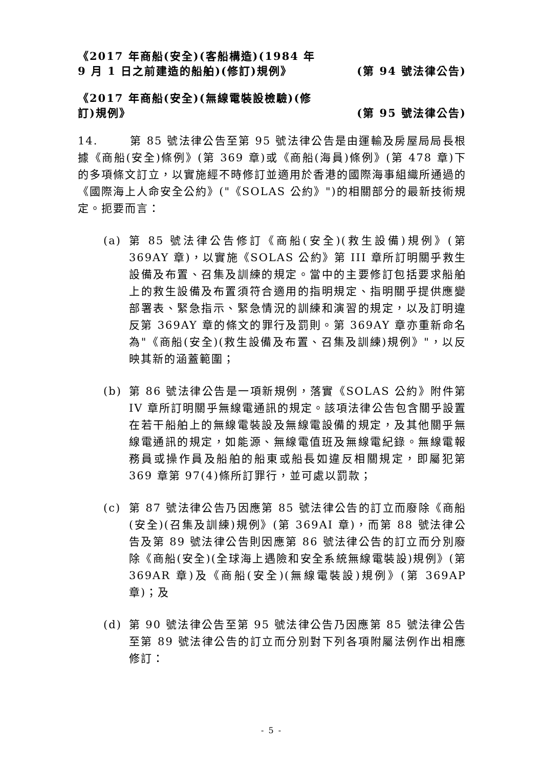《2017 年商船(安全)(客船構造)(1984 年 9 月 1 日之前建造的船舶)(修訂)規例》
(第 94 號法律公告)
《2017 年商船(安全)(無線電裝設檢驗)(修訂)規例》
(第 95 號法律公告)
14. 第 85 號法律公告至第 95 號法律公告是由運輸及房屋局局長根據《商船(安全)條例》(第 369 章)或《商船(海員)條例》(第 478 章)下的多項條文訂立，以實施經不時修訂並適用於香港的國際海事組織所通過的《國際海上人命安全公約》("《SOLAS 公約》")的相關部分的最新技術規定。扼要而言：
(a) 第 85 號法律公告修訂《商船(安全)(救生設備)規例》(第 369AY 章)，以實施《SOLAS 公約》第 III 章所訂明關乎救生設備及布置、召集及訓練的規定。當中的主要修訂包括要求船舶上的救生設備及布置須符合適用的指明規定、指明關乎提供應變部署表、緊急指示、緊急情況的訓練和演習的規定，以及訂明違反第 369AY 章的條文的罪行及罰則。第 369AY 章亦重新命名為"《商船(安全)(救生設備及布置、召集及訓練)規例》"，以反映其新的涵蓋範圍；
(b) 第 86 號法律公告是一項新規例，落實《SOLAS 公約》附件第 IV 章所訂明關乎無線電通訊的規定。該項法律公告包含關乎設置在若干船舶上的無線電裝設及無線電設備的規定，及其他關乎無線電通訊的規定，如能源、無線電值班及無線電紀錄。無線電報務員或操作員及船舶的船東或船長如違反相關規定，即屬犯第 369 章第 97(4)條所訂罪行，並可處以罰款；
(c) 第 87 號法律公告乃因應第 85 號法律公告的訂立而廢除《商船(安全)(召集及訓練)規例》(第 369AI 章)，而第 88 號法律公告及第 89 號法律公告則因應第 86 號法律公告的訂立而分別廢除《商船(安全)(全球海上遇險和安全系統無線電裝設)規例》(第 369AR 章)及《商船(安全)(無線電裝設)規例》(第 369AP 章)；及
(d) 第 90 號法律公告至第 95 號法律公告乃因應第 85 號法律公告至第 89 號法律公告的訂立而分別對下列各項附屬法例作出相應修訂：
- 5 -